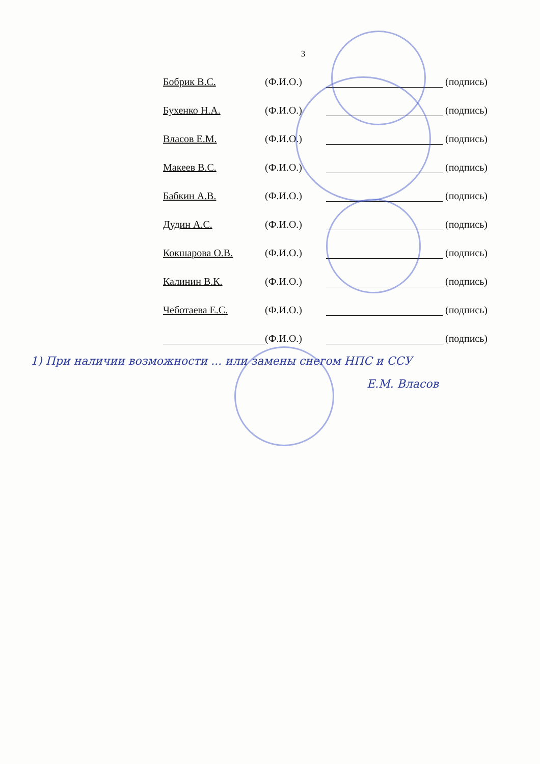3
Бобрик В.С. (Ф.И.О.) (подпись)
Бухенко Н.А. (Ф.И.О.) (подпись)
Власов Е.М. (Ф.И.О.) (подпись)
Макеев В.С. (Ф.И.О.) (подпись)
Бабкин А.В. (Ф.И.О.) (подпись)
Дудин А.С. (Ф.И.О.) (подпись)
Кокшарова О.В. (Ф.И.О.) (подпись)
Калинин В.К. (Ф.И.О.) (подпись)
Чеботаева Е.С. (Ф.И.О.) (подпись)
(Ф.И.О.) (подпись)
1) При наличии возможности ... или замены снегом НПС и ССУ
Е.М. Власов